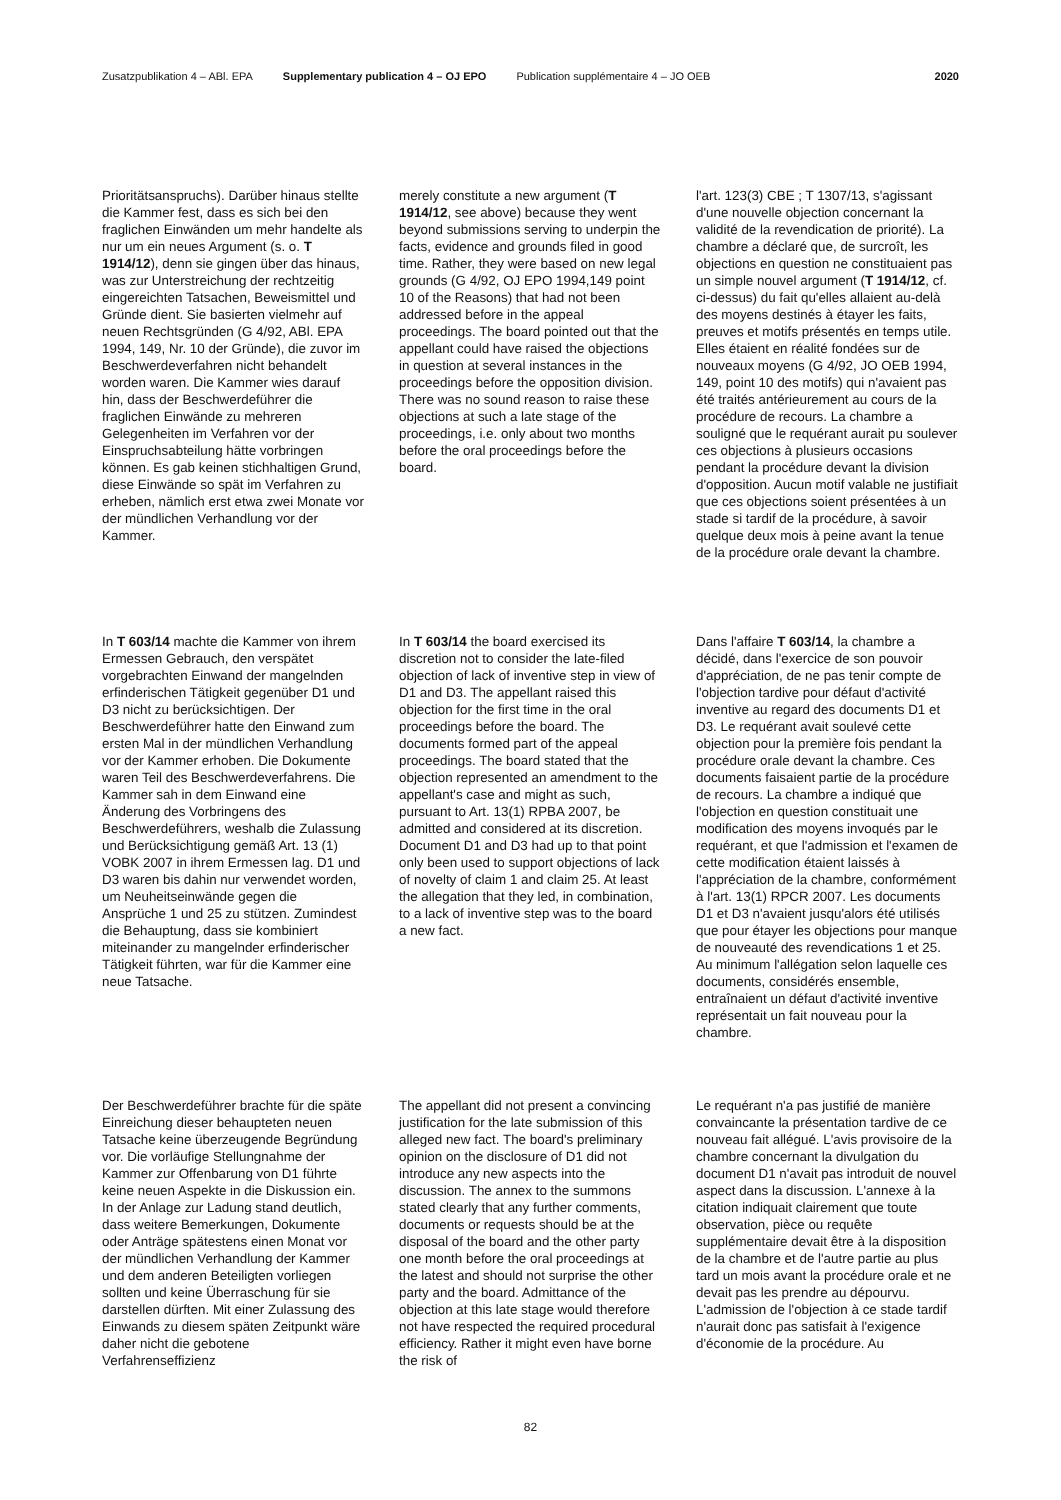Zusatzpublikation 4 – ABl. EPA Supplementary publication 4 – OJ EPO Publication supplémentaire 4 – JO OEB 2020
Prioritätsanspruchs). Darüber hinaus stellte die Kammer fest, dass es sich bei den fraglichen Einwänden um mehr handelte als nur um ein neues Argument (s. o. T 1914/12), denn sie gingen über das hinaus, was zur Unterstreichung der rechtzeitig eingereichten Tatsachen, Beweismittel und Gründe dient. Sie basierten vielmehr auf neuen Rechtsgründen (G 4/92, ABl. EPA 1994, 149, Nr. 10 der Gründe), die zuvor im Beschwerdeverfahren nicht behandelt worden waren. Die Kammer wies darauf hin, dass der Beschwerdeführer die fraglichen Einwände zu mehreren Gelegenheiten im Verfahren vor der Einspruchsabteilung hätte vorbringen können. Es gab keinen stichhaltigen Grund, diese Einwände so spät im Verfahren zu erheben, nämlich erst etwa zwei Monate vor der mündlichen Verhandlung vor der Kammer.
merely constitute a new argument (T 1914/12, see above) because they went beyond submissions serving to underpin the facts, evidence and grounds filed in good time. Rather, they were based on new legal grounds (G 4/92, OJ EPO 1994,149 point 10 of the Reasons) that had not been addressed before in the appeal proceedings. The board pointed out that the appellant could have raised the objections in question at several instances in the proceedings before the opposition division. There was no sound reason to raise these objections at such a late stage of the proceedings, i.e. only about two months before the oral proceedings before the board.
l'art. 123(3) CBE ; T 1307/13, s'agissant d'une nouvelle objection concernant la validité de la revendication de priorité). La chambre a déclaré que, de surcroît, les objections en question ne constituaient pas un simple nouvel argument (T 1914/12, cf. ci-dessus) du fait qu'elles allaient au-delà des moyens destinés à étayer les faits, preuves et motifs présentés en temps utile. Elles étaient en réalité fondées sur de nouveaux moyens (G 4/92, JO OEB 1994, 149, point 10 des motifs) qui n'avaient pas été traités antérieurement au cours de la procédure de recours. La chambre a souligné que le requérant aurait pu soulever ces objections à plusieurs occasions pendant la procédure devant la division d'opposition. Aucun motif valable ne justifiait que ces objections soient présentées à un stade si tardif de la procédure, à savoir quelque deux mois à peine avant la tenue de la procédure orale devant la chambre.
In T 603/14 machte die Kammer von ihrem Ermessen Gebrauch, den verspätet vorgebrachten Einwand der mangelnden erfinderischen Tätigkeit gegenüber D1 und D3 nicht zu berücksichtigen. Der Beschwerdeführer hatte den Einwand zum ersten Mal in der mündlichen Verhandlung vor der Kammer erhoben. Die Dokumente waren Teil des Beschwerdeverfahrens. Die Kammer sah in dem Einwand eine Änderung des Vorbringens des Beschwerdeführers, weshalb die Zulassung und Berücksichtigung gemäß Art. 13 (1) VOBK 2007 in ihrem Ermessen lag. D1 und D3 waren bis dahin nur verwendet worden, um Neuheitseinwände gegen die Ansprüche 1 und 25 zu stützen. Zumindest die Behauptung, dass sie kombiniert miteinander zu mangelnder erfinderischer Tätigkeit führten, war für die Kammer eine neue Tatsache.
In T 603/14 the board exercised its discretion not to consider the late-filed objection of lack of inventive step in view of D1 and D3. The appellant raised this objection for the first time in the oral proceedings before the board. The documents formed part of the appeal proceedings. The board stated that the objection represented an amendment to the appellant's case and might as such, pursuant to Art. 13(1) RPBA 2007, be admitted and considered at its discretion. Document D1 and D3 had up to that point only been used to support objections of lack of novelty of claim 1 and claim 25. At least the allegation that they led, in combination, to a lack of inventive step was to the board a new fact.
Dans l'affaire T 603/14, la chambre a décidé, dans l'exercice de son pouvoir d'appréciation, de ne pas tenir compte de l'objection tardive pour défaut d'activité inventive au regard des documents D1 et D3. Le requérant avait soulevé cette objection pour la première fois pendant la procédure orale devant la chambre. Ces documents faisaient partie de la procédure de recours. La chambre a indiqué que l'objection en question constituait une modification des moyens invoqués par le requérant, et que l'admission et l'examen de cette modification étaient laissés à l'appréciation de la chambre, conformément à l'art. 13(1) RPCR 2007. Les documents D1 et D3 n'avaient jusqu'alors été utilisés que pour étayer les objections pour manque de nouveauté des revendications 1 et 25. Au minimum l'allégation selon laquelle ces documents, considérés ensemble, entraînaient un défaut d'activité inventive représentait un fait nouveau pour la chambre.
Der Beschwerdeführer brachte für die späte Einreichung dieser behaupteten neuen Tatsache keine überzeugende Begründung vor. Die vorläufige Stellungnahme der Kammer zur Offenbarung von D1 führte keine neuen Aspekte in die Diskussion ein. In der Anlage zur Ladung stand deutlich, dass weitere Bemerkungen, Dokumente oder Anträge spätestens einen Monat vor der mündlichen Verhandlung der Kammer und dem anderen Beteiligten vorliegen sollten und keine Überraschung für sie darstellen dürften. Mit einer Zulassung des Einwands zu diesem späten Zeitpunkt wäre daher nicht die gebotene Verfahrenseffizienz
The appellant did not present a convincing justification for the late submission of this alleged new fact. The board's preliminary opinion on the disclosure of D1 did not introduce any new aspects into the discussion. The annex to the summons stated clearly that any further comments, documents or requests should be at the disposal of the board and the other party one month before the oral proceedings at the latest and should not surprise the other party and the board. Admittance of the objection at this late stage would therefore not have respected the required procedural efficiency. Rather it might even have borne the risk of
Le requérant n'a pas justifié de manière convaincante la présentation tardive de ce nouveau fait allégué. L'avis provisoire de la chambre concernant la divulgation du document D1 n'avait pas introduit de nouvel aspect dans la discussion. L'annexe à la citation indiquait clairement que toute observation, pièce ou requête supplémentaire devait être à la disposition de la chambre et de l'autre partie au plus tard un mois avant la procédure orale et ne devait pas les prendre au dépourvu. L'admission de l'objection à ce stade tardif n'aurait donc pas satisfait à l'exigence d'économie de la procédure. Au
82